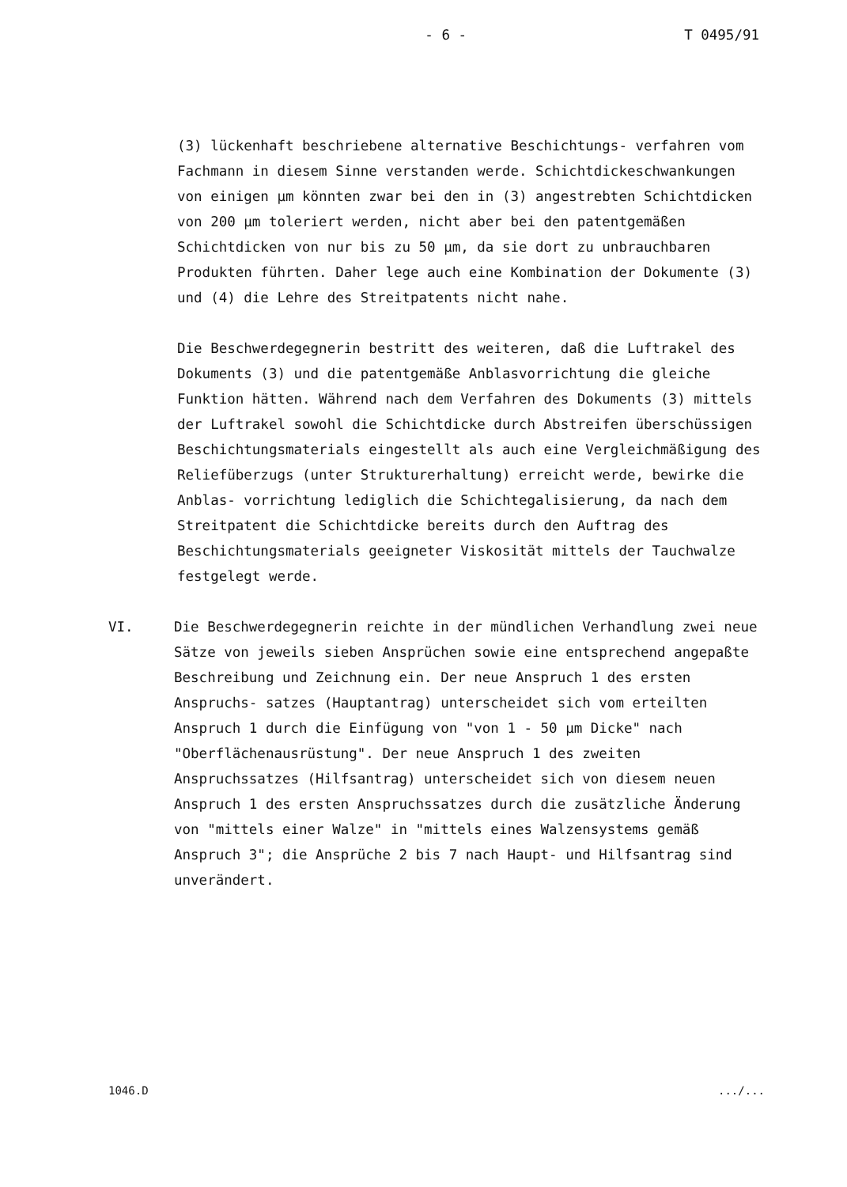- 6 - T 0495/91
(3) lückenhaft beschriebene alternative Beschichtungs- verfahren vom Fachmann in diesem Sinne verstanden werde. Schichtdickeschwankungen von einigen µm könnten zwar bei den in (3) angestrebten Schichtdicken von 200 µm toleriert werden, nicht aber bei den patentgemäßen Schichtdicken von nur bis zu 50 µm, da sie dort zu unbrauchbaren Produkten führten. Daher lege auch eine Kombination der Dokumente (3) und (4) die Lehre des Streitpatents nicht nahe.
Die Beschwerdegegnerin bestritt des weiteren, daß die Luftrakel des Dokuments (3) und die patentgemäße Anblasvorrichtung die gleiche Funktion hätten. Während nach dem Verfahren des Dokuments (3) mittels der Luftrakel sowohl die Schichtdicke durch Abstreifen überschüssigen Beschichtungsmaterials eingestellt als auch eine Vergleichmäßigung des Reliefüberzugs (unter Strukturerhaltung) erreicht werde, bewirke die Anblas- vorrichtung lediglich die Schichtegalisierung, da nach dem Streitpatent die Schichtdicke bereits durch den Auftrag des Beschichtungsmaterials geeigneter Viskosität mittels der Tauchwalze festgelegt werde.
VI. Die Beschwerdegegnerin reichte in der mündlichen Verhandlung zwei neue Sätze von jeweils sieben Ansprüchen sowie eine entsprechend angepaßte Beschreibung und Zeichnung ein. Der neue Anspruch 1 des ersten Anspruchs- satzes (Hauptantrag) unterscheidet sich vom erteilten Anspruch 1 durch die Einfügung von "von 1 - 50 µm Dicke" nach "Oberflächenausrüstung". Der neue Anspruch 1 des zweiten Anspruchssatzes (Hilfsantrag) unterscheidet sich von diesem neuen Anspruch 1 des ersten Anspruchssatzes durch die zusätzliche Änderung von "mittels einer Walze" in "mittels eines Walzensystems gemäß Anspruch 3"; die Ansprüche 2 bis 7 nach Haupt- und Hilfsantrag sind unverändert.
1046.D.../...